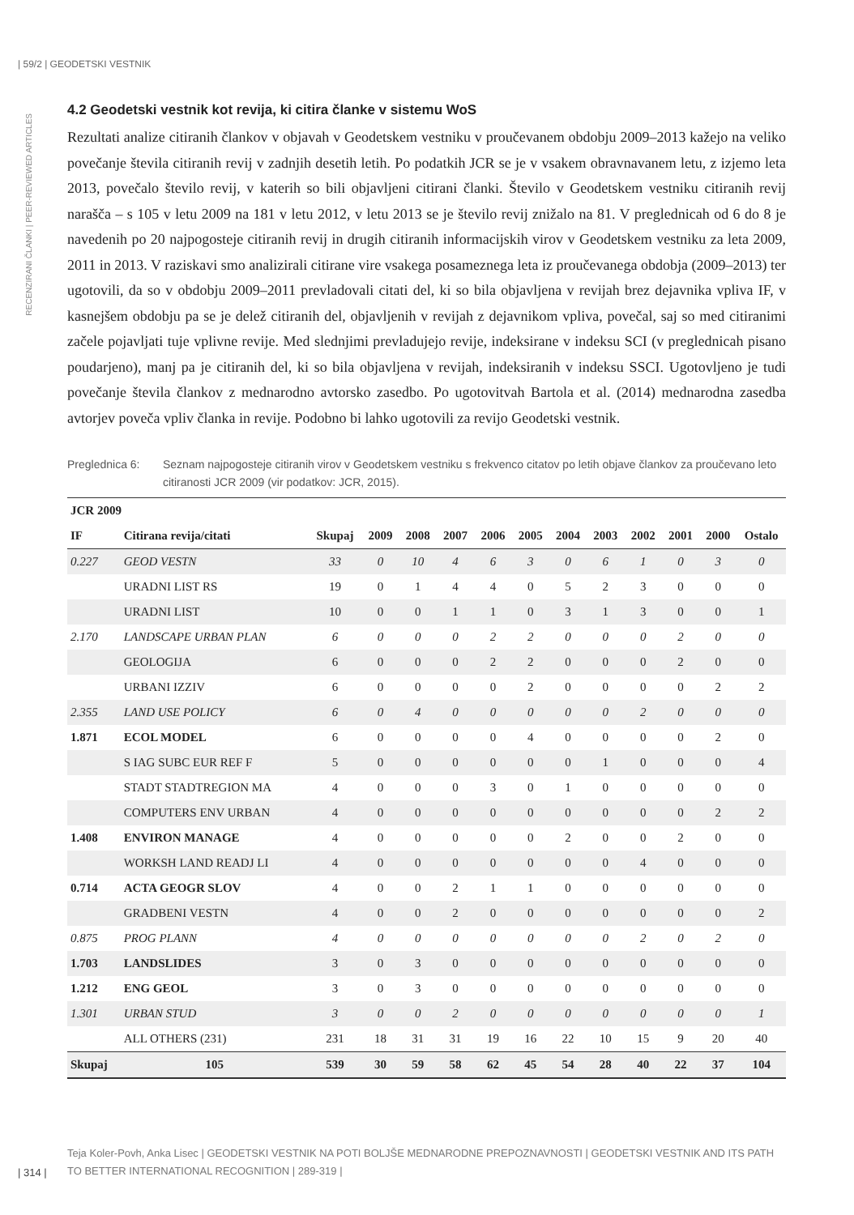| 59/2 | GEODETSKI VESTNIK
RECENZIRANI ČLANKI | PEER-REVIEWED ARTICLES
4.2 Geodetski vestnik kot revija, ki citira članke v sistemu WoS
Rezultati analize citiranih člankov v objavah v Geodetskem vestniku v proučevanem obdobju 2009–2013 kažejo na veliko povečanje števila citiranih revij v zadnjih desetih letih. Po podatkih JCR se je v vsakem obravnavanem letu, z izjemo leta 2013, povečalo število revij, v katerih so bili objavljeni citirani članki. Število v Geodetskem vestniku citiranih revij narašča – s 105 v letu 2009 na 181 v letu 2012, v letu 2013 se je število revij znižalo na 81. V preglednicah od 6 do 8 je navedenih po 20 najpogosteje citiranih revij in drugih citiranih informacijskih virov v Geodetskem vestniku za leta 2009, 2011 in 2013. V raziskavi smo analizirali citirane vire vsakega posameznega leta iz proučevanega obdobja (2009–2013) ter ugotovili, da so v obdobju 2009–2011 prevladovali citati del, ki so bila objavljena v revijah brez dejavnika vpliva IF, v kasnejšem obdobju pa se je delež citiranih del, objavljenih v revijah z dejavnikom vpliva, povečal, saj so med citiranimi začele pojavljati tuje vplivne revije. Med slednjimi prevladujejo revije, indeksirane v indeksu SCI (v preglednicah pisano poudarjeno), manj pa je citiranih del, ki so bila objavljena v revijah, indeksiranih v indeksu SSCI. Ugotovljeno je tudi povečanje števila člankov z mednarodno avtorsko zasedbo. Po ugotovitvah Bartola et al. (2014) mednarodna zasedba avtorjev poveča vpliv članka in revije. Podobno bi lahko ugotovili za revijo Geodetski vestnik.
Preglednica 6: Seznam najpogosteje citiranih virov v Geodetskem vestniku s frekvenco citatov po letih objave člankov za proučevano leto citiranosti JCR 2009 (vir podatkov: JCR, 2015).
| JCR 2009 | | | | | | | | | | | | | |
| --- | --- | --- | --- | --- | --- | --- | --- | --- | --- | --- | --- | --- | --- |
| IF | Citirana revija/citati | Skupaj | 2009 | 2008 | 2007 | 2006 | 2005 | 2004 | 2003 | 2002 | 2001 | 2000 | Ostalo |
| 0.227 | GEOD VESTN | 33 | 0 | 10 | 4 | 6 | 3 | 0 | 6 | 1 | 0 | 3 | 0 |
| | URADNI LIST RS | 19 | 0 | 1 | 4 | 4 | 0 | 5 | 2 | 3 | 0 | 0 | 0 |
| | URADNI LIST | 10 | 0 | 0 | 1 | 1 | 0 | 3 | 1 | 3 | 0 | 0 | 1 |
| 2.170 | LANDSCAPE URBAN PLAN | 6 | 0 | 0 | 0 | 2 | 2 | 0 | 0 | 0 | 2 | 0 | 0 |
| | GEOLOGIJA | 6 | 0 | 0 | 0 | 2 | 2 | 0 | 0 | 0 | 2 | 0 | 0 |
| | URBANI IZZIV | 6 | 0 | 0 | 0 | 0 | 2 | 0 | 0 | 0 | 0 | 2 | 2 |
| 2.355 | LAND USE POLICY | 6 | 0 | 4 | 0 | 0 | 0 | 0 | 0 | 2 | 0 | 0 | 0 |
| 1.871 | ECOL MODEL | 6 | 0 | 0 | 0 | 0 | 4 | 0 | 0 | 0 | 0 | 2 | 0 |
| | S IAG SUBC EUR REF F | 5 | 0 | 0 | 0 | 0 | 0 | 0 | 1 | 0 | 0 | 0 | 4 |
| | STADT STADTREGION MA | 4 | 0 | 0 | 0 | 3 | 0 | 1 | 0 | 0 | 0 | 0 | 0 |
| | COMPUTERS ENV URBAN | 4 | 0 | 0 | 0 | 0 | 0 | 0 | 0 | 0 | 0 | 2 | 2 |
| 1.408 | ENVIRON MANAGE | 4 | 0 | 0 | 0 | 0 | 0 | 2 | 0 | 0 | 2 | 0 | 0 |
| | WORKSH LAND READJ LI | 4 | 0 | 0 | 0 | 0 | 0 | 0 | 0 | 4 | 0 | 0 | 0 |
| 0.714 | ACTA GEOGR SLOV | 4 | 0 | 0 | 2 | 1 | 1 | 0 | 0 | 0 | 0 | 0 | 0 |
| | GRADBENI VESTN | 4 | 0 | 0 | 2 | 0 | 0 | 0 | 0 | 0 | 0 | 0 | 2 |
| 0.875 | PROG PLANN | 4 | 0 | 0 | 0 | 0 | 0 | 0 | 0 | 2 | 0 | 2 | 0 |
| 1.703 | LANDSLIDES | 3 | 0 | 3 | 0 | 0 | 0 | 0 | 0 | 0 | 0 | 0 | 0 |
| 1.212 | ENG GEOL | 3 | 0 | 3 | 0 | 0 | 0 | 0 | 0 | 0 | 0 | 0 | 0 |
| 1.301 | URBAN STUD | 3 | 0 | 0 | 2 | 0 | 0 | 0 | 0 | 0 | 0 | 0 | 1 |
| | ALL OTHERS (231) | 231 | 18 | 31 | 31 | 19 | 16 | 22 | 10 | 15 | 9 | 20 | 40 |
| Skupaj | 105 | 539 | 30 | 59 | 58 | 62 | 45 | 54 | 28 | 40 | 22 | 37 | 104 |
Teja Koler-Povh, Anka Lisec | GEODETSKI VESTNIK NA POTI BOLJŠE MEDNARODNE PREPOZNAVNOSTI | GEODETSKI VESTNIK AND ITS PATH TO BETTER INTERNATIONAL RECOGNITION | 289-319 |
| 314 |